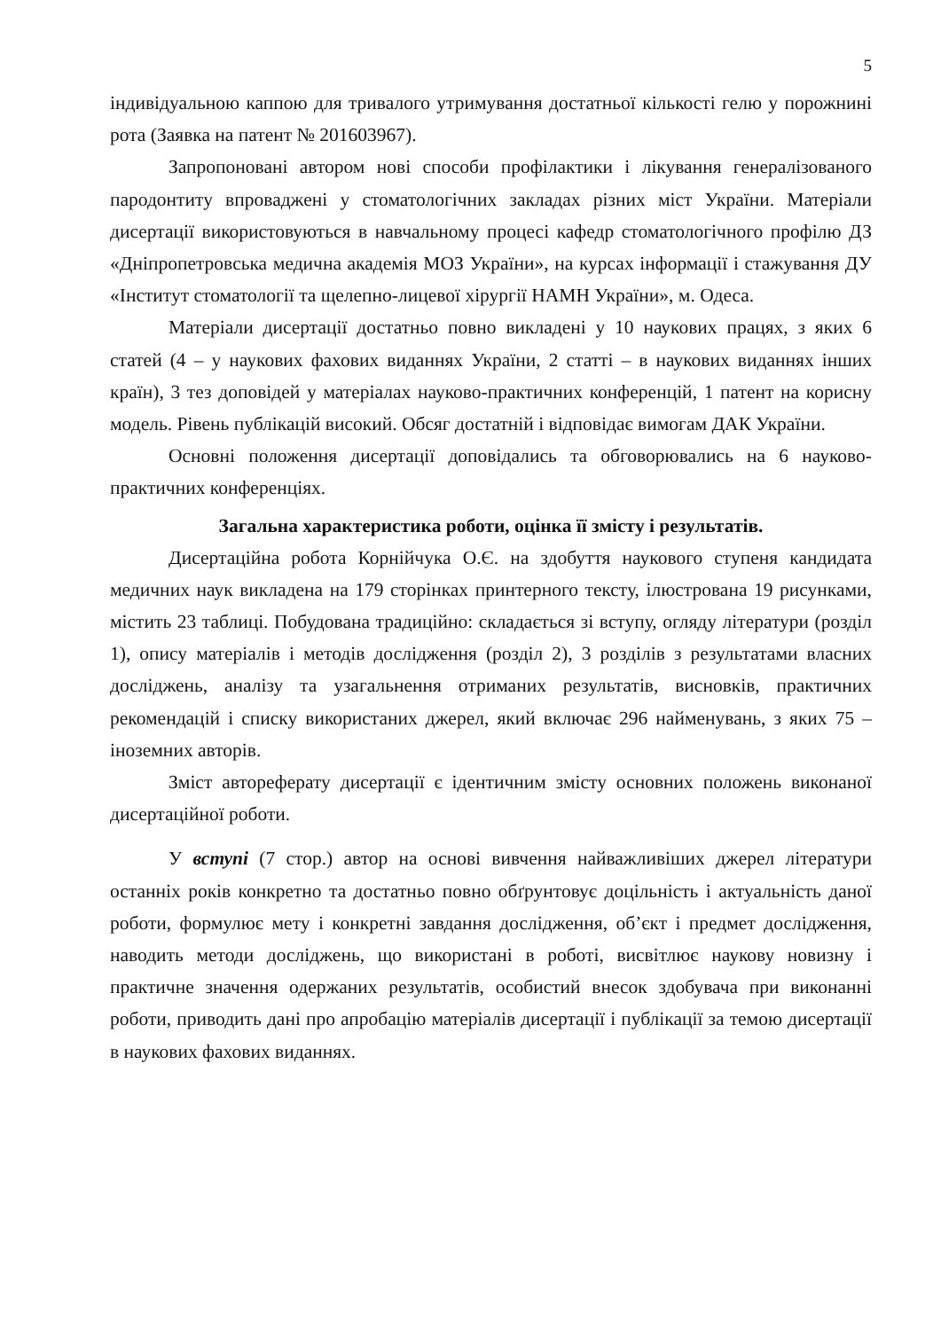5
індивідуальною каппою для тривалого утримування достатньої кількості гелю у порожнині рота (Заявка на патент № 201603967).
Запропоновані автором нові способи профілактики і лікування генералізованого пародонтиту впроваджені у стоматологічних закладах різних міст України. Матеріали дисертації використовуються в навчальному процесі кафедр стоматологічного профілю ДЗ «Дніпропетровська медична академія МОЗ України», на курсах інформації і стажування ДУ «Інститут стоматології та щелепно-лицевої хірургії НАМН України», м. Одеса.
Матеріали дисертації достатньо повно викладені у 10 наукових працях, з яких 6 статей (4 – у наукових фахових виданнях України, 2 статті – в наукових виданнях інших країн), 3 тез доповідей у матеріалах науково-практичних конференцій, 1 патент на корисну модель. Рівень публікацій високий. Обсяг достатній і відповідає вимогам ДАК України.
Основні положення дисертації доповідались та обговорювались на 6 науково-практичних конференціях.
Загальна характеристика роботи, оцінка її змісту і результатів.
Дисертаційна робота Корнійчука О.Є. на здобуття наукового ступеня кандидата медичних наук викладена на 179 сторінках принтерного тексту, ілюстрована 19 рисунками, містить 23 таблиці. Побудована традиційно: складається зі вступу, огляду літератури (розділ 1), опису матеріалів і методів дослідження (розділ 2), 3 розділів з результатами власних досліджень, аналізу та узагальнення отриманих результатів, висновків, практичних рекомендацій і списку використаних джерел, який включає 296 найменувань, з яких 75 – іноземних авторів.
Зміст автореферату дисертації є ідентичним змісту основних положень виконаної дисертаційної роботи.
У вступі (7 стор.) автор на основі вивчення найважливіших джерел літератури останніх років конкретно та достатньо повно обґрунтовує доцільність і актуальність даної роботи, формулює мету і конкретні завдання дослідження, об’єкт і предмет дослідження, наводить методи досліджень, що використані в роботі, висвітлює наукову новизну і практичне значення одержаних результатів, особистий внесок здобувача при виконанні роботи, приводить дані про апробацію матеріалів дисертації і публікації за темою дисертації в наукових фахових виданнях.